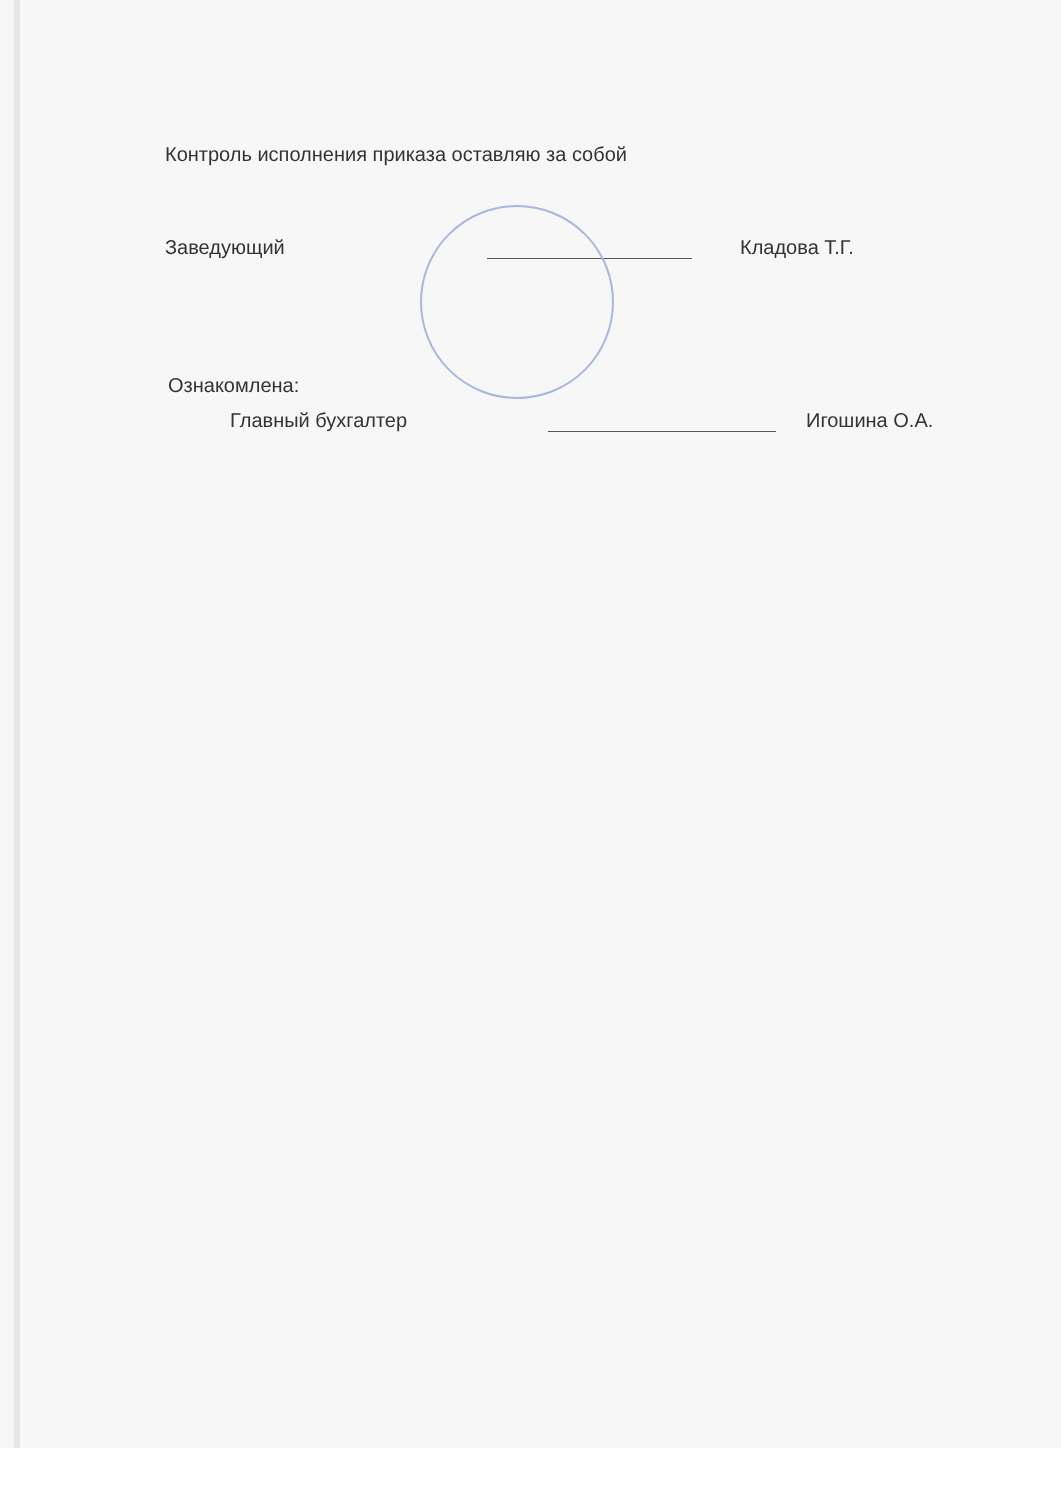Контроль исполнения приказа оставляю за собой
Заведующий Кладова Т.Г.
Ознакомлена:
Главный бухгалтер Игошина О.А.